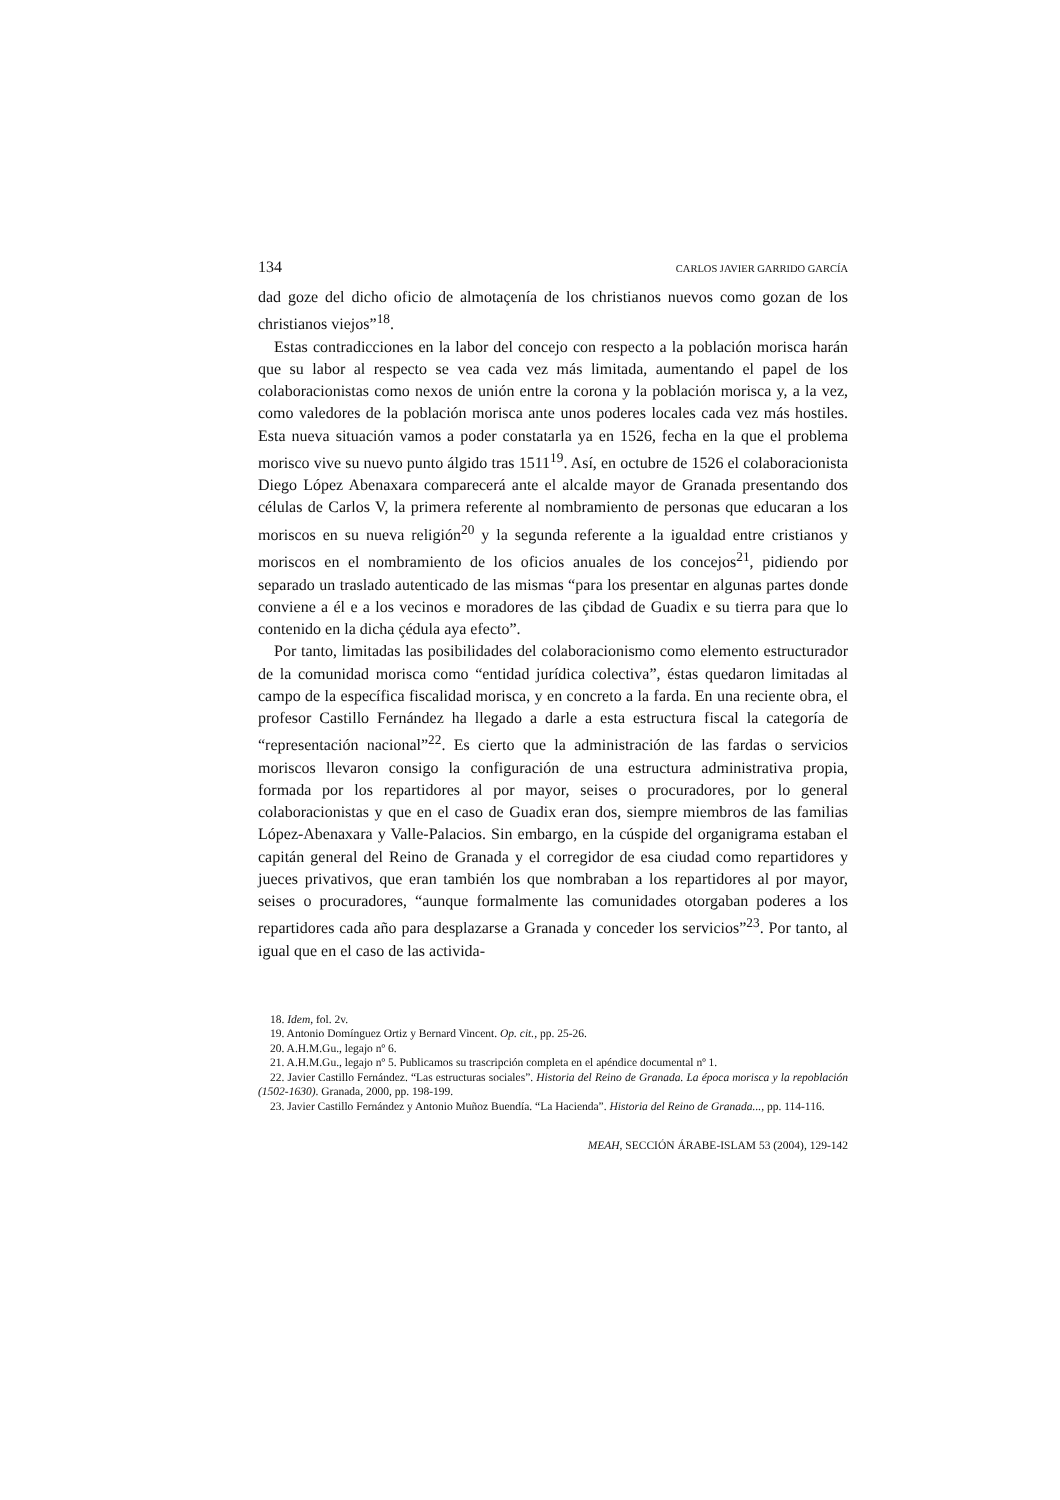134 CARLOS JAVIER GARRIDO GARCÍA
dad goze del dicho oficio de almotaçenía de los christianos nuevos como gozan de los christianos viejos”<sup>18</sup>.
Estas contradicciones en la labor del concejo con respecto a la población morisca harán que su labor al respecto se vea cada vez más limitada, aumentando el papel de los colaboracionistas como nexos de unión entre la corona y la población morisca y, a la vez, como valedores de la población morisca ante unos poderes locales cada vez más hostiles. Esta nueva situación vamos a poder constatarla ya en 1526, fecha en la que el problema morisco vive su nuevo punto álgido tras 1511<sup>19</sup>. Así, en octubre de 1526 el colaboracionista Diego López Abenaxara comparecerá ante el alcalde mayor de Granada presentando dos células de Carlos V, la primera referente al nombramiento de personas que educaran a los moriscos en su nueva religión<sup>20</sup> y la segunda referente a la igualdad entre cristianos y moriscos en el nombramiento de los oficios anuales de los concejos<sup>21</sup>, pidiendo por separado un traslado autenticado de las mismas “para los presentar en algunas partes donde conviene a él e a los vecinos e moradores de las çibdad de Guadix e su tierra para que lo contenido en la dicha çédula aya efecto”.
Por tanto, limitadas las posibilidades del colaboracionismo como elemento estructurador de la comunidad morisca como “entidad jurídica colectiva”, éstas quedaron limitadas al campo de la específica fiscalidad morisca, y en concreto a la farda. En una reciente obra, el profesor Castillo Fernández ha llegado a darle a esta estructura fiscal la categoría de “representación nacional”<sup>22</sup>. Es cierto que la administración de las fardas o servicios moriscos llevaron consigo la configuración de una estructura administrativa propia, formada por los repartidores al por mayor, seises o procuradores, por lo general colaboracionistas y que en el caso de Guadix eran dos, siempre miembros de las familias López-Abenaxara y Valle-Palacios. Sin embargo, en la cúspide del organigrama estaban el capitán general del Reino de Granada y el corregidor de esa ciudad como repartidores y jueces privativos, que eran también los que nombraban a los repartidores al por mayor, seises o procuradores, “aunque formalmente las comunidades otorgaban poderes a los repartidores cada año para desplazarse a Granada y conceder los servicios”<sup>23</sup>. Por tanto, al igual que en el caso de las activida-
18. Idem, fol. 2v.
19. Antonio Domínguez Ortiz y Bernard Vincent. Op. cit., pp. 25-26.
20. A.H.M.Gu., legajo nº 6.
21. A.H.M.Gu., legajo nº 5. Publicamos su trascripción completa en el apéndice documental nº 1.
22. Javier Castillo Fernández. “Las estructuras sociales”. Historia del Reino de Granada. La época morisca y la repoblación (1502-1630). Granada, 2000, pp. 198-199.
23. Javier Castillo Fernández y Antonio Muñoz Buendía. “La Hacienda”. Historia del Reino de Granada..., pp. 114-116.
MEAH, SECCIÓN ÁRABE-ISLAM 53 (2004), 129-142